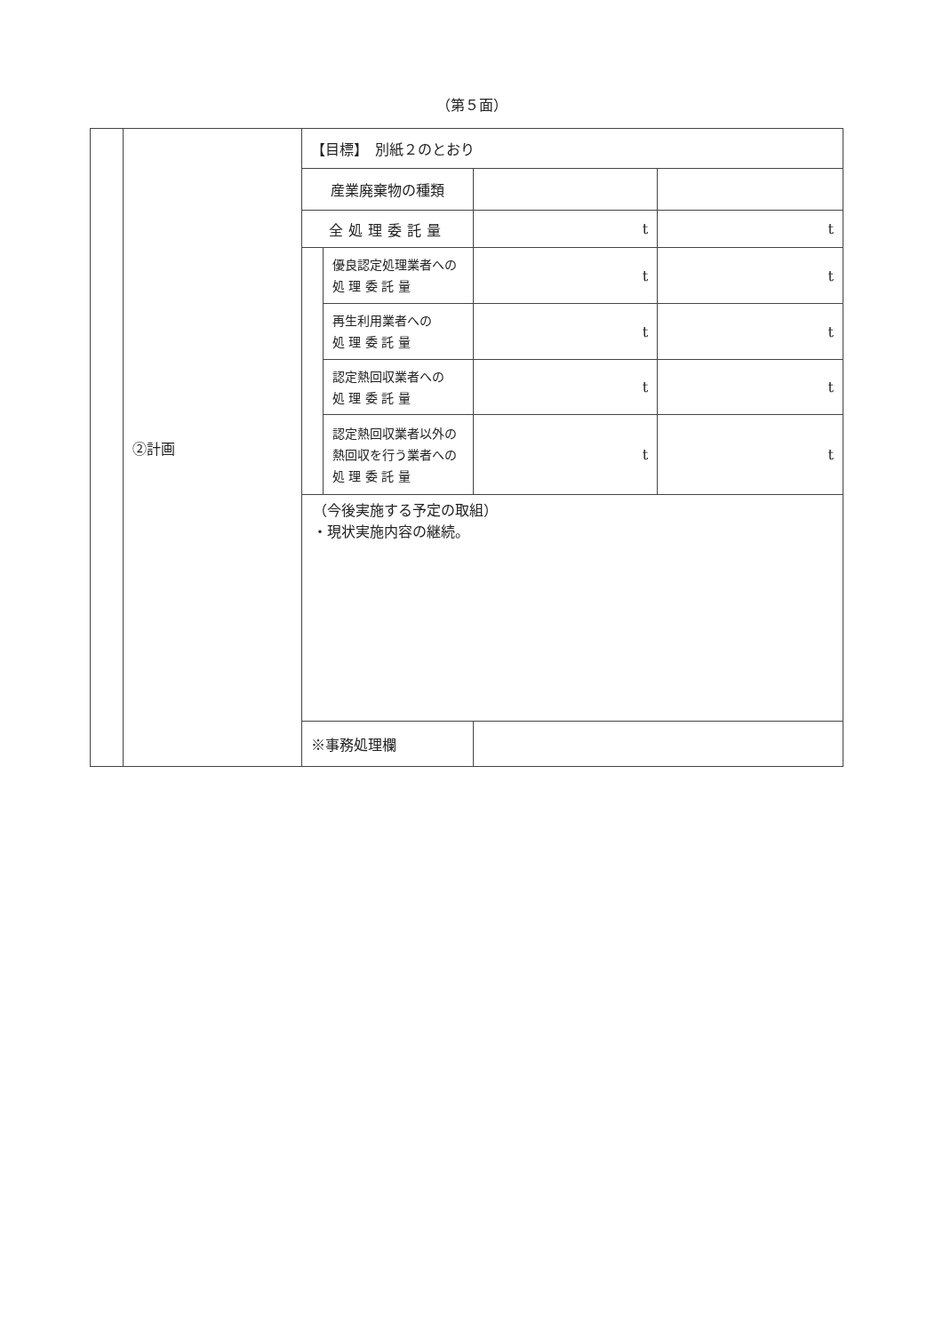（第５面）
| | ②計画 | 【目標】 別紙２のとおり | | | |
| | | 産業廃棄物の種類 | | | |
| | | 全処理委託量 | | t | t |
| | | | 優良認定処理業者への 処 理 委 託 量 | t | t |
| | | | 再生利用業者への 処 理 委 託 量 | t | t |
| | | | 認定熱回収業者への 処 理 委 託 量 | t | t |
| | | | 認定熱回収業者以外の 熱回収を行う業者への 処 理 委 託 量 | t | t |
| | | （今後実施する予定の取組） ・現状実施内容の継続。 | | | |
| | | ※事務処理欄 | | | |